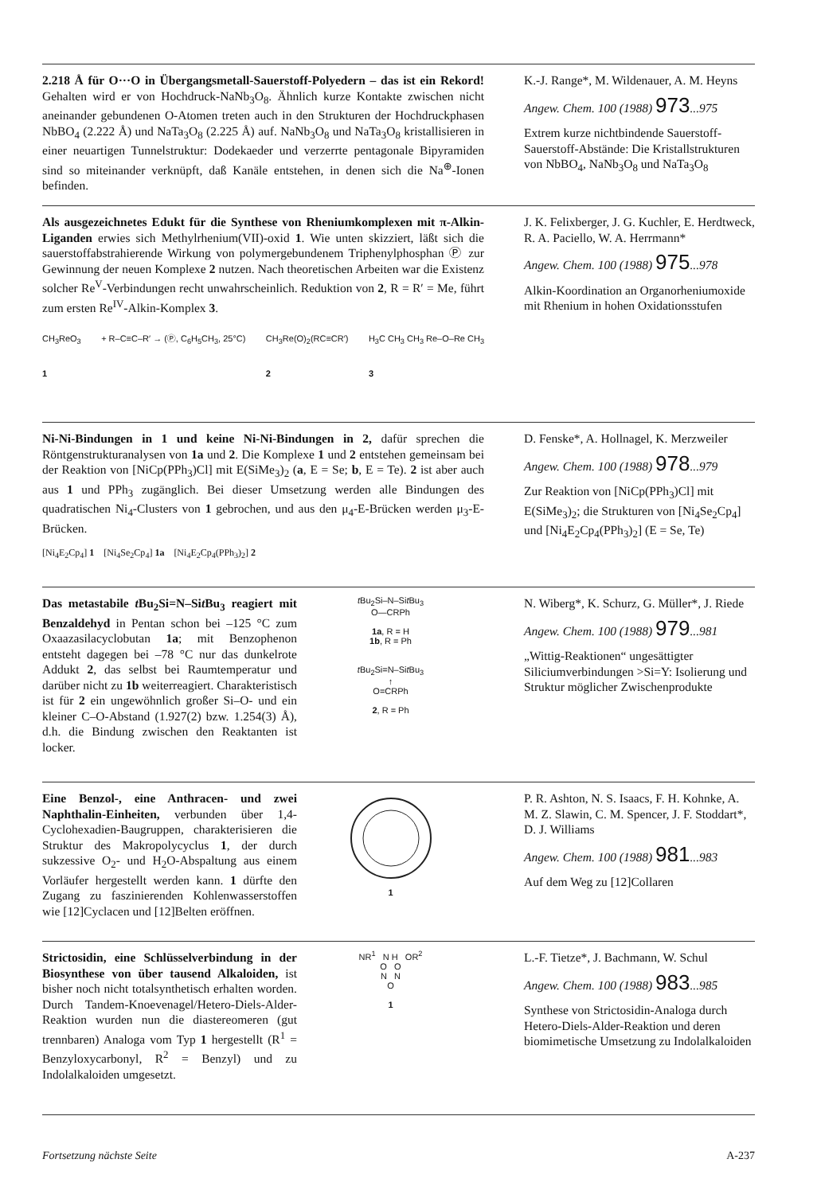2.218 Å für O···O in Übergangsmetall-Sauerstoff-Polyedern – das ist ein Rekord! Gehalten wird er von Hochdruck-NaNb<sub>3</sub>O<sub>8</sub>. Ähnlich kurze Kontakte zwischen nicht aneinander gebundenen O-Atomen treten auch in den Strukturen der Hochdruckphasen NbBO<sub>4</sub> (2.222 Å) und NaTa<sub>3</sub>O<sub>8</sub> (2.225 Å) auf. NaNb<sub>3</sub>O<sub>8</sub> und NaTa<sub>3</sub>O<sub>8</sub> kristallisieren in einer neuartigen Tunnelstruktur: Dodekaeder und verzerrte pentagonale Bipyramiden sind so miteinander verknüpft, daß Kanäle entstehen, in denen sich die Na<sup>⊕</sup>-Ionen befinden.
K.-J. Range*, M. Wildenauer, A. M. Heyns
Angew. Chem. 100 (1988) 973...975
Extrem kurze nichtbindende Sauerstoff-Sauerstoff-Abstände: Die Kristallstrukturen von NbBO<sub>4</sub>, NaNb<sub>3</sub>O<sub>8</sub> und NaTa<sub>3</sub>O<sub>8</sub>
Als ausgezeichnetes Edukt für die Synthese von Rheniumkomplexen mit π-Alkin-Liganden erwies sich Methylrhenium(VII)-oxid 1. Wie unten skizziert, läßt sich die sauerstoffabstrahierende Wirkung von polymergebundenem Triphenylphosphan Ⓟ zur Gewinnung der neuen Komplexe 2 nutzen. Nach theoretischen Arbeiten war die Existenz solcher Re<sup>V</sup>-Verbindungen recht unwahrscheinlich. Reduktion von 2, R = R′ = Me, führt zum ersten Re<sup>IV</sup>-Alkin-Komplex 3.
CH<sub>3</sub>ReO<sub>3</sub>
1 + R–C≡C–R′ → (Ⓟ, C<sub>6</sub>H<sub>5</sub>CH<sub>3</sub>, 25°C) CH<sub>3</sub>Re(O)<sub>2</sub>(RC≡CR′)
2 H<sub>3</sub>C CH<sub>3</sub> CH<sub>3</sub> Re–O–Re CH<sub>3</sub>
3
J. K. Felixberger, J. G. Kuchler, E. Herdtweck, R. A. Paciello, W. A. Herrmann*
Angew. Chem. 100 (1988) 975...978
Alkin-Koordination an Organorheniumoxide mit Rhenium in hohen Oxidationsstufen
Ni-Ni-Bindungen in 1 und keine Ni-Ni-Bindungen in 2, dafür sprechen die Röntgenstrukturanalysen von 1a und 2. Die Komplexe 1 und 2 entstehen gemeinsam bei der Reaktion von [NiCp(PPh<sub>3</sub>)Cl] mit E(SiMe<sub>3</sub>)<sub>2</sub> (a, E = Se; b, E = Te). 2 ist aber auch aus 1 und PPh<sub>3</sub> zugänglich. Bei dieser Umsetzung werden alle Bindungen des quadratischen Ni<sub>4</sub>-Clusters von 1 gebrochen, und aus den μ<sub>4</sub>-E-Brücken werden μ<sub>3</sub>-E-Brücken.
[Ni<sub>4</sub>E<sub>2</sub>Cp<sub>4</sub>] 1 [Ni<sub>4</sub>Se<sub>2</sub>Cp<sub>4</sub>] 1a [Ni<sub>4</sub>E<sub>2</sub>Cp<sub>4</sub>(PPh<sub>3</sub>)<sub>2</sub>] 2
D. Fenske*, A. Hollnagel, K. Merzweiler
Angew. Chem. 100 (1988) 978...979
Zur Reaktion von [NiCp(PPh<sub>3</sub>)Cl] mit E(SiMe<sub>3</sub>)<sub>2</sub>; die Strukturen von [Ni<sub>4</sub>Se<sub>2</sub>Cp<sub>4</sub>] und [Ni<sub>4</sub>E<sub>2</sub>Cp<sub>4</sub>(PPh<sub>3</sub>)<sub>2</sub>] (E = Se, Te)
Das metastabile t Bu<sub>2</sub>Si=N–Sit Bu<sub>3</sub> reagiert mit Benzaldehyd in Pentan schon bei –125 °C zum Oxaazasilacyclobutan 1a; mit Benzophenon entsteht dagegen bei –78 °C nur das dunkelrote Addukt 2, das selbst bei Raumtemperatur und darüber nicht zu 1b weiterreagiert. Charakteristisch ist für 2 ein ungewöhnlich großer Si–O- und ein kleiner C–O-Abstand (1.927(2) bzw. 1.254(3) Å), d.h. die Bindung zwischen den Reaktanten ist locker.
t Bu<sub>2</sub>Si–N–Sit Bu<sub>3</sub>
O—CRPh
1a, R = H
1b, R = Ph
t Bu<sub>2</sub>Si=N–Sit Bu<sub>3</sub>
↑
O=CRPh
2, R = Ph
N. Wiberg*, K. Schurz, G. Müller*, J. Riede
Angew. Chem. 100 (1988) 979...981
„Wittig-Reaktionen“ ungesättigter Siliciumverbindungen >Si=Y: Isolierung und Struktur möglicher Zwischenprodukte
Eine Benzol-, eine Anthracen- und zwei Naphthalin-Einheiten, verbunden über 1,4-Cyclohexadien-Baugruppen, charakterisieren die Struktur des Makropolycyclus 1, der durch sukzessive O<sub>2</sub>- und H<sub>2</sub>O-Abspaltung aus einem Vorläufer hergestellt werden kann. 1 dürfte den Zugang zu faszinierenden Kohlenwasserstoffen wie [12]Cyclacen und [12]Belten eröffnen.
1
P. R. Ashton, N. S. Isaacs, F. H. Kohnke, A. M. Z. Slawin, C. M. Spencer, J. F. Stoddart*, D. J. Williams
Angew. Chem. 100 (1988) 981...983
Auf dem Weg zu [12]Collaren
Strictosidin, eine Schlüsselverbindung in der Biosynthese von über tausend Alkaloiden, ist bisher noch nicht totalsynthetisch erhalten worden. Durch Tandem-Knoevenagel/Hetero-Diels-Alder-Reaktion wurden nun die diastereomeren (gut trennbaren) Analoga vom Typ 1 hergestellt (R<sup>1</sup> = Benzyloxycarbonyl, R<sup>2</sup> = Benzyl) und zu Indolalkaloiden umgesetzt.
NR<sup>1</sup> N H OR<sup>2</sup>
O O
N N
O
1
L.-F. Tietze*, J. Bachmann, W. Schul
Angew. Chem. 100 (1988) 983...985
Synthese von Strictosidin-Analoga durch Hetero-Diels-Alder-Reaktion und deren biomimetische Umsetzung zu Indolalkaloiden
Fortsetzung nächste Seite A-237